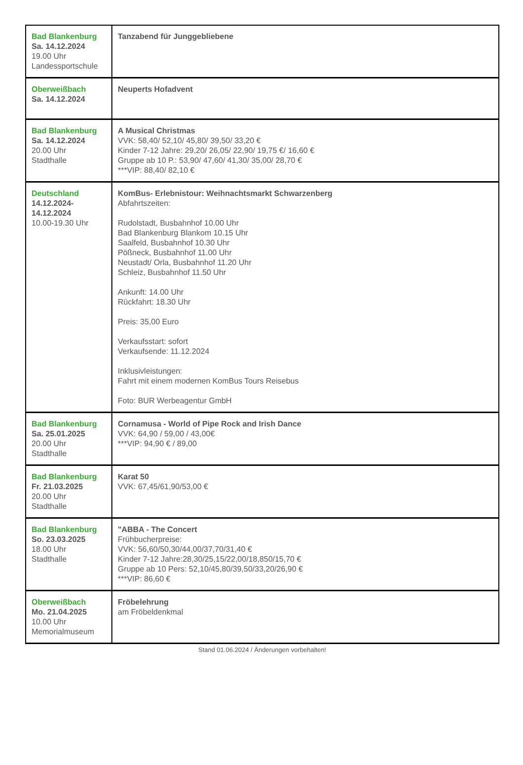| Bad Blankenburg Sa. 14.12.2024 19.00 Uhr Landessportschule | Tanzabend für Junggebliebene |
| Oberweißbach Sa. 14.12.2024 | Neuperts Hofadvent |
| Bad Blankenburg Sa. 14.12.2024 20.00 Uhr Stadthalle | A Musical Christmas VVK: 58,40/ 52,10/ 45,80/ 39,50/ 33,20 € Kinder 7-12 Jahre: 29,20/ 26,05/ 22,90/ 19,75 €/ 16,60 € Gruppe ab 10 P.: 53,90/ 47,60/ 41,30/ 35,00/ 28,70 € ***VIP: 88,40/ 82,10 € |
| Deutschland 14.12.2024- 14.12.2024 10.00-19.30 Uhr | KomBus- Erlebnistour: Weihnachtsmarkt Schwarzenberg Abfahrtszeiten: Rudolstadt, Busbahnhof 10.00 Uhr Bad Blankenburg Blankom 10.15 Uhr Saalfeld, Busbahnhof 10.30 Uhr Pößneck, Busbahnhof 11.00 Uhr Neustadt/ Orla, Busbahnhof 11.20 Uhr Schleiz, Busbahnhof 11.50 Uhr Ankunft: 14.00 Uhr Rückfahrt: 18.30 Uhr Preis: 35,00 Euro Verkaufsstart: sofort Verkaufsende: 11.12.2024 Inklusivleistungen: Fahrt mit einem modernen KomBus Tours Reisebus Foto: BUR Werbeagentur GmbH |
| Bad Blankenburg Sa. 25.01.2025 20.00 Uhr Stadthalle | Cornamusa - World of Pipe Rock and Irish Dance VVK: 64,90 / 59,00 / 43,00€ ***VIP: 94,90 € / 89,00 |
| Bad Blankenburg Fr. 21.03.2025 20.00 Uhr Stadthalle | Karat 50 VVK: 67,45/61,90/53,00 € |
| Bad Blankenburg So. 23.03.2025 18.00 Uhr Stadthalle | "ABBA - The Concert Frühbucherpreise: VVK: 56,60/50,30/44,00/37,70/31,40 € Kinder 7-12 Jahre:28,30/25,15/22,00/18,850/15,70 € Gruppe ab 10 Pers: 52,10/45,80/39,50/33,20/26,90 € ***VIP: 86,60 € |
| Oberweißbach Mo. 21.04.2025 10.00 Uhr Memorialmuseum | Fröbelehrung am Fröbeldenkmal |
Stand 01.06.2024 / Änderungen vorbehalten!